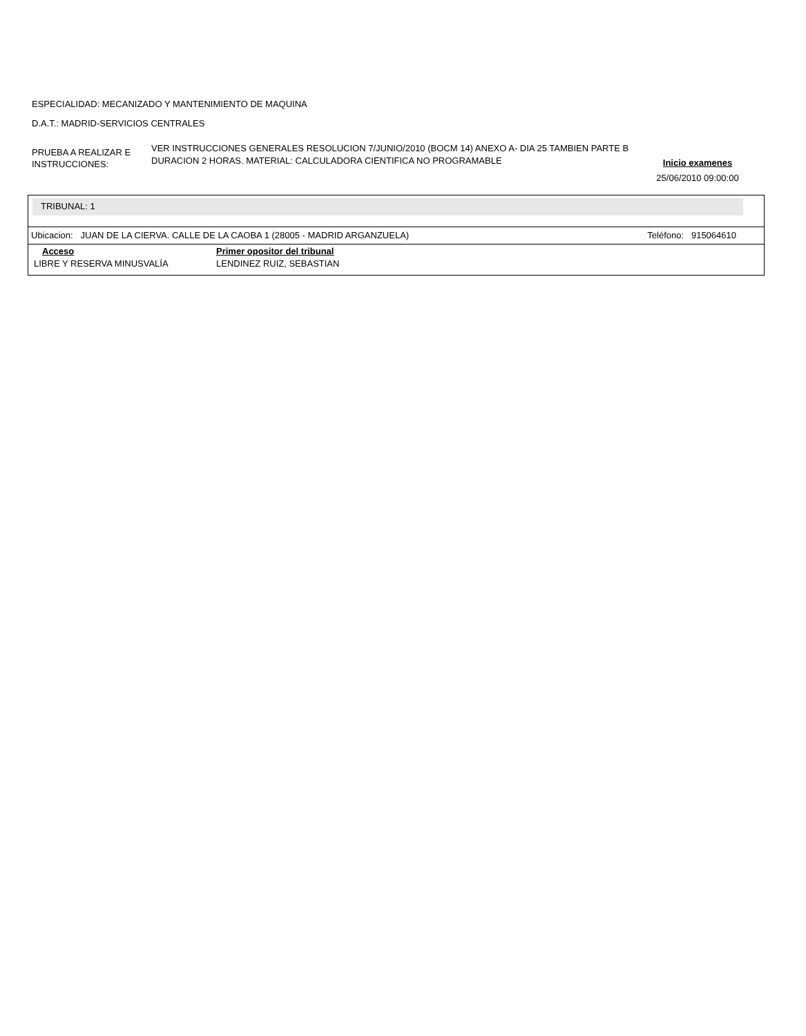ESPECIALIDAD: MECANIZADO Y MANTENIMIENTO DE MAQUINA
D.A.T.: MADRID-SERVICIOS CENTRALES
PRUEBA A REALIZAR E INSTRUCCIONES:
VER INSTRUCCIONES GENERALES RESOLUCION 7/JUNIO/2010 (BOCM 14) ANEXO A- DIA 25 TAMBIEN PARTE B DURACION 2 HORAS. MATERIAL: CALCULADORA CIENTIFICA NO PROGRAMABLE
Inicio examenes
25/06/2010 09:00:00
TRIBUNAL: 1
Ubicacion: JUAN DE LA CIERVA. CALLE DE LA CAOBA 1 (28005 - MADRID ARGANZUELA) Teléfono: 915064610
| Acceso | Primer opositor del tribunal |
| --- | --- |
| LIBRE Y RESERVA MINUSVALÍA | LENDINEZ RUIZ, SEBASTIAN |